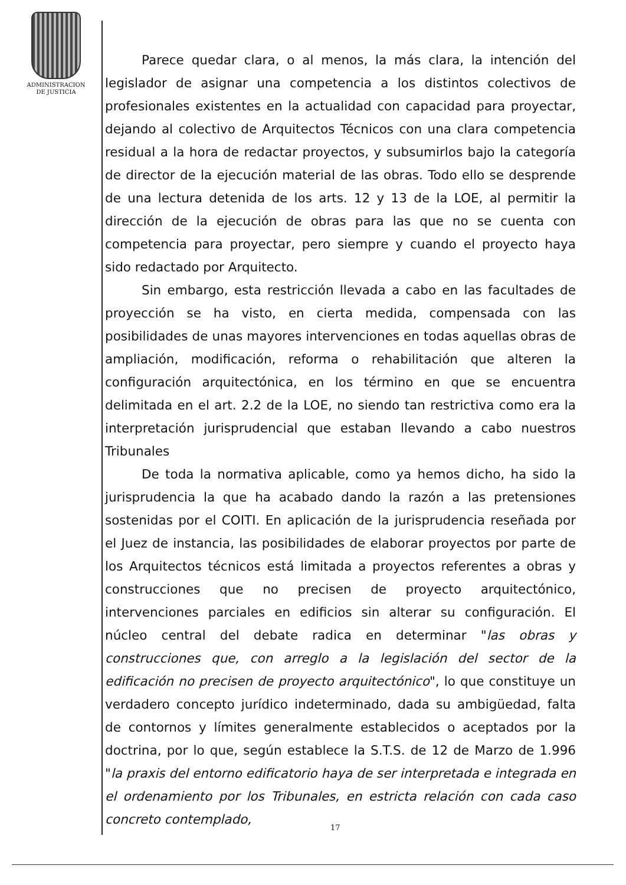ADMINISTRACION
DE JUSTICIA
Parece quedar clara, o al menos, la más clara, la intención del legislador de asignar una competencia a los distintos colectivos de profesionales existentes en la actualidad con capacidad para proyectar, dejando al colectivo de Arquitectos Técnicos con una clara competencia residual a la hora de redactar proyectos, y subsumirlos bajo la categoría de director de la ejecución material de las obras. Todo ello se desprende de una lectura detenida de los arts. 12 y 13 de la LOE, al permitir la dirección de la ejecución de obras para las que no se cuenta con competencia para proyectar, pero siempre y cuando el proyecto haya sido redactado por Arquitecto.
Sin embargo, esta restricción llevada a cabo en las facultades de proyección se ha visto, en cierta medida, compensada con las posibilidades de unas mayores intervenciones en todas aquellas obras de ampliación, modificación, reforma o rehabilitación que alteren la configuración arquitectónica, en los término en que se encuentra delimitada en el art. 2.2 de la LOE, no siendo tan restrictiva como era la interpretación jurisprudencial que estaban llevando a cabo nuestros Tribunales
De toda la normativa aplicable, como ya hemos dicho, ha sido la jurisprudencia la que ha acabado dando la razón a las pretensiones sostenidas por el COITI. En aplicación de la jurisprudencia reseñada por el Juez de instancia, las posibilidades de elaborar proyectos por parte de los Arquitectos técnicos está limitada a proyectos referentes a obras y construcciones que no precisen de proyecto arquitectónico, intervenciones parciales en edificios sin alterar su configuración. El núcleo central del debate radica en determinar "las obras y construcciones que, con arreglo a la legislación del sector de la edificación no precisen de proyecto arquitectónico", lo que constituye un verdadero concepto jurídico indeterminado, dada su ambigüedad, falta de contornos y límites generalmente establecidos o aceptados por la doctrina, por lo que, según establece la S.T.S. de 12 de Marzo de 1.996 "la praxis del entorno edificatorio haya de ser interpretada e integrada en el ordenamiento por los Tribunales, en estricta relación con cada caso concreto contemplado,
17